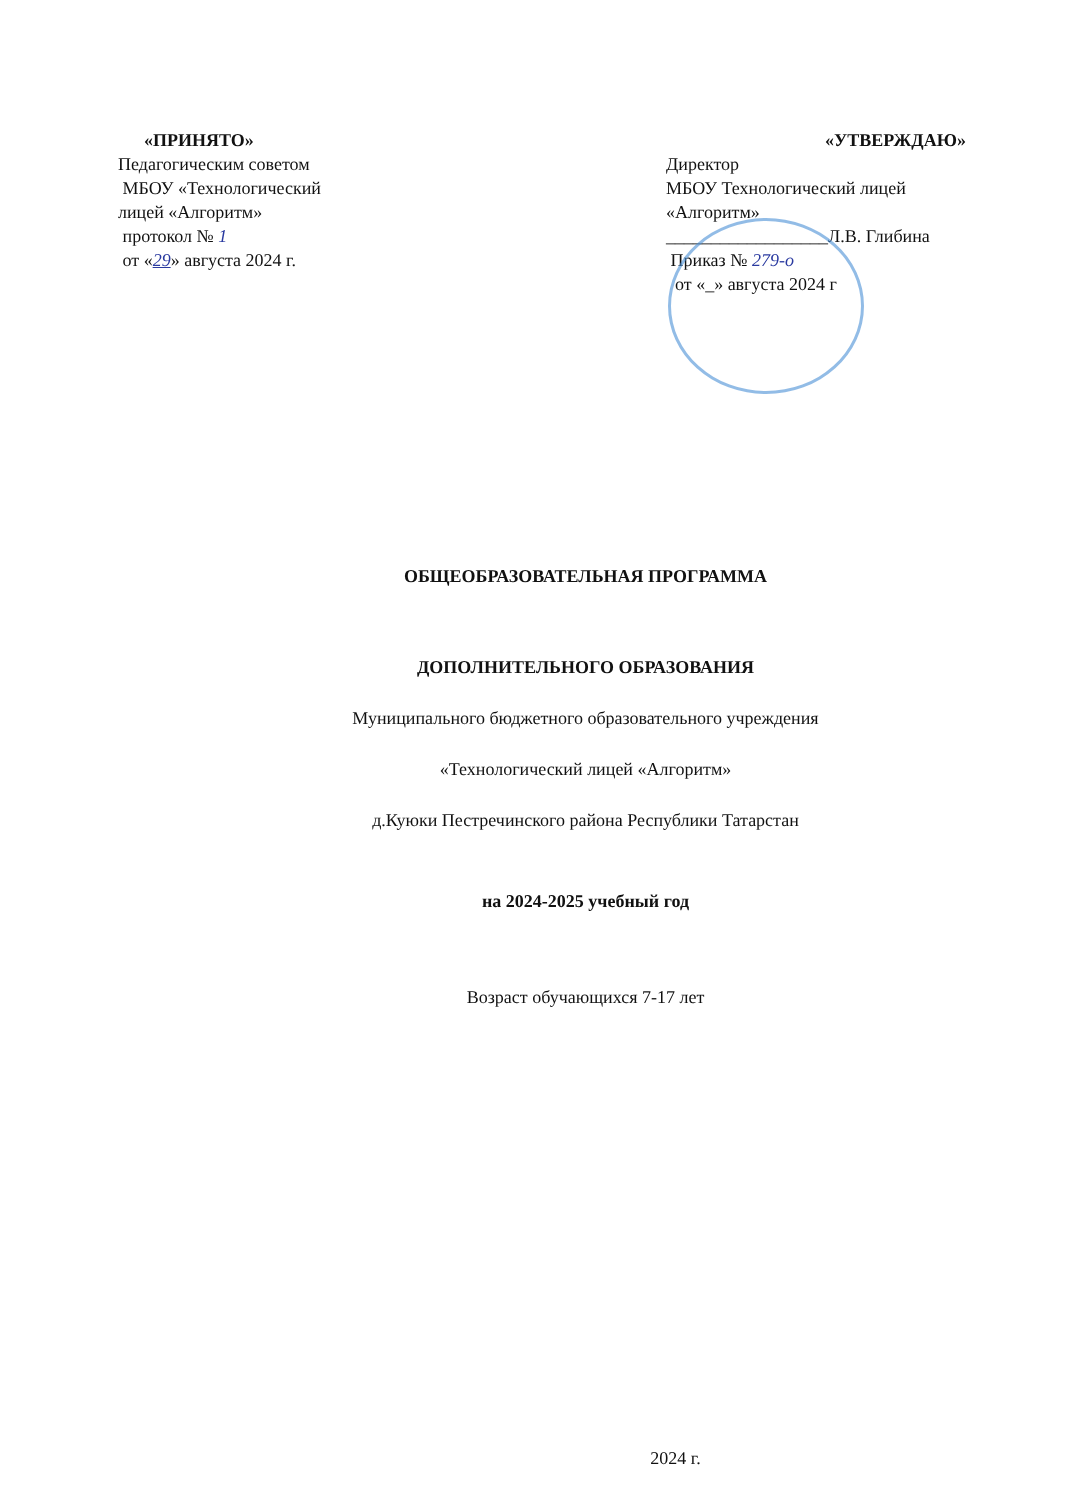«ПРИНЯТО»
Педагогическим советом
МБОУ «Технологический
лицей «Алгоритм»
протокол № 1
от «29» августа 2024 г.
«УТВЕРЖДАЮ»
Директор
МБОУ Технологический лицей
«Алгоритм»
__________________Л.В. Глибина
Приказ № 279-о
от «_» августа 2024 г
ОБЩЕОБРАЗОВАТЕЛЬНАЯ ПРОГРАММА
ДОПОЛНИТЕЛЬНОГО ОБРАЗОВАНИЯ
Муниципального бюджетного образовательного учреждения
«Технологический лицей «Алгоритм»
д.Куюки Пестречинского района Республики Татарстан
на 2024-2025 учебный год
Возраст обучающихся 7-17 лет
2024 г.